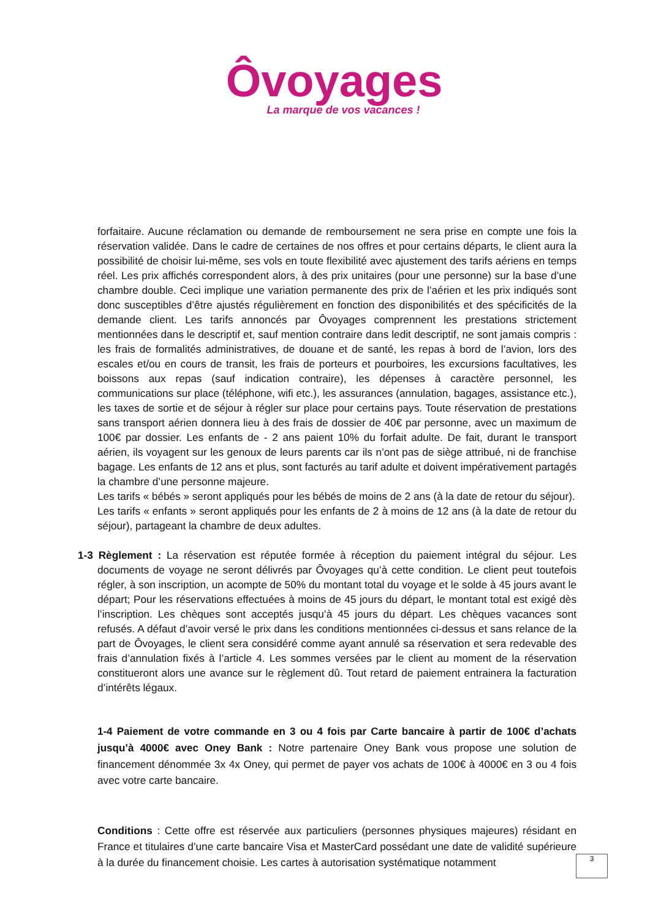Ôvoyages
La marque de vos vacances !
forfaitaire. Aucune réclamation ou demande de remboursement ne sera prise en compte une fois la réservation validée. Dans le cadre de certaines de nos offres et pour certains départs, le client aura la possibilité de choisir lui-même, ses vols en toute flexibilité avec ajustement des tarifs aériens en temps réel. Les prix affichés correspondent alors, à des prix unitaires (pour une personne) sur la base d’une chambre double. Ceci implique une variation permanente des prix de l’aérien et les prix indiqués sont donc susceptibles d’être ajustés régulièrement en fonction des disponibilités et des spécificités de la demande client. Les tarifs annoncés par Ôvoyages comprennent les prestations strictement mentionnées dans le descriptif et, sauf mention contraire dans ledit descriptif, ne sont jamais compris : les frais de formalités administratives, de douane et de santé, les repas à bord de l’avion, lors des escales et/ou en cours de transit, les frais de porteurs et pourboires, les excursions facultatives, les boissons aux repas (sauf indication contraire), les dépenses à caractère personnel, les communications sur place (téléphone, wifi etc.), les assurances (annulation, bagages, assistance etc.), les taxes de sortie et de séjour à régler sur place pour certains pays. Toute réservation de prestations sans transport aérien donnera lieu à des frais de dossier de 40€ par personne, avec un maximum de 100€ par dossier. Les enfants de - 2 ans paient 10% du forfait adulte. De fait, durant le transport aérien, ils voyagent sur les genoux de leurs parents car ils n’ont pas de siège attribué, ni de franchise bagage. Les enfants de 12 ans et plus, sont facturés au tarif adulte et doivent impérativement partagés la chambre d’une personne majeure.
Les tarifs « bébés » seront appliqués pour les bébés de moins de 2 ans (à la date de retour du séjour).
Les tarifs « enfants » seront appliqués pour les enfants de 2 à moins de 12 ans (à la date de retour du séjour), partageant la chambre de deux adultes.
1-3 Règlement : La réservation est réputée formée à réception du paiement intégral du séjour. Les documents de voyage ne seront délivrés par Ôvoyages qu’à cette condition. Le client peut toutefois régler, à son inscription, un acompte de 50% du montant total du voyage et le solde à 45 jours avant le départ; Pour les réservations effectuées à moins de 45 jours du départ, le montant total est exigé dès l’inscription. Les chèques sont acceptés jusqu’à 45 jours du départ. Les chèques vacances sont refusés. A défaut d’avoir versé le prix dans les conditions mentionnées ci-dessus et sans relance de la part de Ôvoyages, le client sera considéré comme ayant annulé sa réservation et sera redevable des frais d’annulation fixés à l’article 4. Les sommes versées par le client au moment de la réservation constitueront alors une avance sur le règlement dû. Tout retard de paiement entrainera la facturation d’intérêts légaux.
1-4 Paiement de votre commande en 3 ou 4 fois par Carte bancaire à partir de 100€ d’achats jusqu’à 4000€ avec Oney Bank : Notre partenaire Oney Bank vous propose une solution de financement dénommée 3x 4x Oney, qui permet de payer vos achats de 100€ à 4000€ en 3 ou 4 fois avec votre carte bancaire.
Conditions : Cette offre est réservée aux particuliers (personnes physiques majeures) résidant en France et titulaires d’une carte bancaire Visa et MasterCard possédant une date de validité supérieure à la durée du financement choisie. Les cartes à autorisation systématique notamment
3